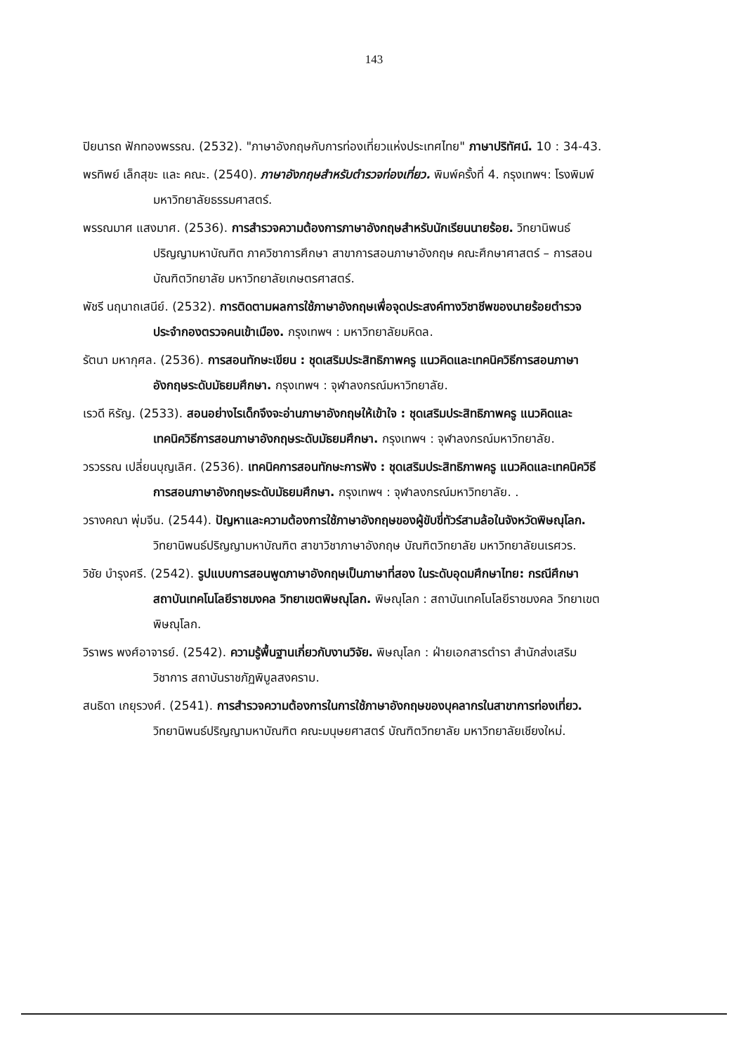143
ปิยนารถ ฟักทองพรรณ. (2532). "ภาษาอังกฤษกับการท่องเที่ยวแห่งประเทศไทย" ภาษาปริทัศน์. 10 : 34-43.
พรทิพย์ เล็กสุขะ และ คณะ. (2540). ภาษาอังกฤษสำหรับตำรวจท่องเที่ยว. พิมพ์ครั้งที่ 4. กรุงเทพฯ: โรงพิมพ์มหาวิทยาลัยธรรมศาสตร์.
พรรณมาศ แสงมาศ. (2536). การสำรวจความต้องการภาษาอังกฤษสำหรับนักเรียนนายร้อย. วิทยานิพนธ์ปริญญามหาบัณฑิต ภาควิชาการศึกษา สาขาการสอนภาษาอังกฤษ คณะศึกษาศาสตร์ – การสอน บัณฑิตวิทยาลัย มหาวิทยาลัยเกษตรศาสตร์.
พัชรี นฤนาถเสนีย์. (2532). การติดตามผลการใช้ภาษาอังกฤษเพื่อจุดประสงค์ทางวิชาชีพของนายร้อยตำรวจประจำกองตรวจคนเข้าเมือง. กรุงเทพฯ : มหาวิทยาลัยมหิดล.
รัตนา มหากุศล. (2536). การสอนทักษะเขียน : ชุดเสริมประสิทธิภาพครู แนวคิดและเทคนิควิธีการสอนภาษาอังกฤษระดับมัธยมศึกษา. กรุงเทพฯ : จุฬาลงกรณ์มหาวิทยาลัย.
เรวดี หิรัญ. (2533). สอนอย่างไรเด็กจึงจะอ่านภาษาอังกฤษให้เข้าใจ : ชุดเสริมประสิทธิภาพครู แนวคิดและเทคนิควิธีการสอนภาษาอังกฤษระดับมัธยมศึกษา. กรุงเทพฯ : จุฬาลงกรณ์มหาวิทยาลัย.
วรวรรณ เปลี่ยนบุญเลิศ. (2536). เทคนิคการสอนทักษะการฟัง : ชุดเสริมประสิทธิภาพครู แนวคิดและเทคนิควิธีการสอนภาษาอังกฤษระดับมัธยมศึกษา. กรุงเทพฯ : จุฬาลงกรณ์มหาวิทยาลัย. .
วรางคณา พุ่มจีน. (2544). ปัญหาและความต้องการใช้ภาษาอังกฤษของผู้ขับขี่ทัวร์สามล้อในจังหวัดพิษณุโลก. วิทยานิพนธ์ปริญญามหาบัณฑิต สาขาวิชาภาษาอังกฤษ บัณฑิตวิทยาลัย มหาวิทยาลัยนเรศวร.
วิชัย บำรุงศรี. (2542). รูปแบบการสอนพูดภาษาอังกฤษเป็นภาษาที่สอง ในระดับอุดมศึกษาไทย: กรณีศึกษาสถาบันเทคโนโลยีราชมงคล วิทยาเขตพิษณุโลก. พิษณุโลก : สถาบันเทคโนโลยีราชมงคล วิทยาเขตพิษณุโลก.
วิราพร พงศ์อาจารย์. (2542). ความรู้พื้นฐานเกี่ยวกับงานวิจัย. พิษณุโลก : ฝ่ายเอกสารตำรา สำนักส่งเสริมวิชาการ สถาบันราชภัฏพิบูลสงคราม.
สนธิดา เกยุรวงศ์. (2541). การสำรวจความต้องการในการใช้ภาษาอังกฤษของบุคลากรในสาขาการท่องเที่ยว. วิทยานิพนธ์ปริญญามหาบัณฑิต คณะมนุษยศาสตร์ บัณฑิตวิทยาลัย มหาวิทยาลัยเชียงใหม่.